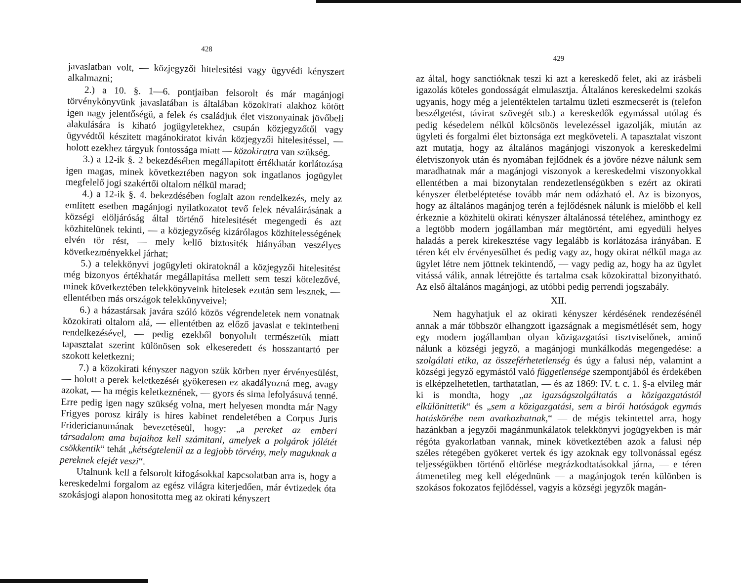428
javaslatban volt, — közjegyzői hitelesitési vagy ügyvédi kényszert alkalmazni;
2.) a 10. §. 1—6. pontjaiban felsorolt és már magánjogi törvénykönyvünk javaslatában is általában közokirati alakhoz kötött igen nagy jelentőségü, a felek és családjuk élet viszonyainak jövőbeli alakulására is kiható jogügyletekhez, csupán közjegyzőtől vagy ügyvédtől készitett magánokiratot kiván közjegyzői hitelesitéssel, — holott ezekhez tárgyuk fontossága miatt — közokiratra van szükség.
3.) a 12-ik §. 2 bekezdésében megállapitott értékhatár korlátozása igen magas, minek következtében nagyon sok ingatlanos jogügylet megfelelő jogi szakértői oltalom nélkül marad;
4.) a 12-ik §. 4. bekezdésében foglalt azon rendelkezés, mely az emlitett esetben magánjogi nyilatkozatot tevő felek névaláirásának a községi elöljáróság által történő hitelesitését megengedi és azt közhitelünek tekinti, — a közjegyzőség kizárólagos közhitelességének elvén tör rést, — mely kellő biztositék hiányában veszélyes következményekkel járhat;
5.) a telekkönyvi jogügyleti okiratoknál a közjegyzői hitelesitést még bizonyos értékhatár megállapitása mellett sem teszi kötelezővé, minek következtében telekkönyveink hitelesek ezután sem lesznek, — ellentétben más országok telekkönyveivel;
6.) a házastársak javára szóló közös végrendeletek nem vonatnak közokirati oltalom alá, — ellentétben az előző javaslat e tekintetbeni rendelkezésével, — pedig ezekből bonyolult természetük miatt tapasztalat szerint különösen sok elkeseredett és hosszantartó per szokott keletkezni;
7.) a közokirati kényszer nagyon szük körben nyer érvényesülést, — holott a perek keletkezését gyökeresen ez akadályozná meg, avagy azokat, — ha mégis keletkeznének, — gyors és sima lefolyásuvá tenné. Erre pedig igen nagy szükség volna, mert helyesen mondta már Nagy Frigyes porosz király is hires kabinet rendeletében a Corpus Juris Fridericianumának bevezetéseül, hogy: „a pereket az emberi társadalom ama bajaihoz kell számitani, amelyek a polgárok jólétét csökkentik“ tehát „kétségtelenül az a legjobb törvény, mely maguknak a pereknek elejét veszi“.
Utalnunk kell a felsorolt kifogásokkal kapcsolatban arra is, hogy a kereskedelmi forgalom az egész világra kiterjedően, már évtizedek óta szokásjogi alapon honositotta meg az okirati kényszert
429
az által, hogy sanctióknak teszi ki azt a kereskedő felet, aki az irásbeli igazolás köteles gondosságát elmulasztja. Általános kereskedelmi szokás ugyanis, hogy még a jelentéktelen tartalmu üzleti eszmecserét is (telefon beszélgetést, távirat szövegét stb.) a kereskedők egymással utólag és pedig késedelem nélkül kölcsönös levelezéssel igazolják, miután az ügyleti és forgalmi élet biztonsága ezt megköveteli. A tapasztalat viszont azt mutatja, hogy az általános magánjogi viszonyok a kereskedelmi életviszonyok után és nyomában fejlődnek és a jövőre nézve nálunk sem maradhatnak már a magánjogi viszonyok a kereskedelmi viszonyokkal ellentétben a mai bizonytalan rendezetlenségükben s ezért az okirati kényszer életbeléptetése tovább már nem odázható el. Az is bizonyos, hogy az általános magánjog terén a fejlődésnek nálunk is mielőbb el kell érkeznie a közhitelü okirati kényszer általánossá tételéhez, aminthogy ez a legtöbb modern jogállamban már megtörtént, ami egyedüli helyes haladás a perek kirekesztése vagy legalább is korlátozása irányában. E téren két elv érvényesülhet és pedig vagy az, hogy okirat nélkül maga az ügylet létre nem jöttnek tekintendő, — vagy pedig az, hogy ha az ügylet vitássá válik, annak létrejötte és tartalma csak közokirattal bizonyitható. Az első általános magánjogi, az utóbbi pedig perrendi jogszabály.
XII.
Nem hagyhatjuk el az okirati kényszer kérdésének rendezésénél annak a már többször elhangzott igazságnak a megismétlését sem, hogy egy modern jogállamban olyan közigazgatási tisztviselőnek, aminő nálunk a községi jegyző, a magánjogi munkálkodás megengedése: a szolgálati etika, az összeférhetetlenség és úgy a falusi nép, valamint a községi jegyző egymástól való függetlensége szempontjából és érdekében is elképzelhetetlen, tarthatatlan, — és az 1869: IV. t. c. 1. §-a elvileg már ki is mondta, hogy „az igazságszolgáltatás a közigazgatástól elkülönittetik“ és „sem a közigazgatási, sem a birói hatóságok egymás hatáskörébe nem avatkozhatnak,“ — de mégis tekintettel arra, hogy hazánkban a jegyzői magánmunkálatok telekkönyvi jogügyekben is már régóta gyakorlatban vannak, minek következtében azok a falusi nép széles rétegében gyökeret vertek és igy azoknak egy tollvonással egész teljességükben történő eltörlése megrázkodtatásokkal járna, — e téren átmenetileg meg kell elégednünk — a magánjogok terén különben is szokásos fokozatos fejlődéssel, vagyis a községi jegyzők magán-